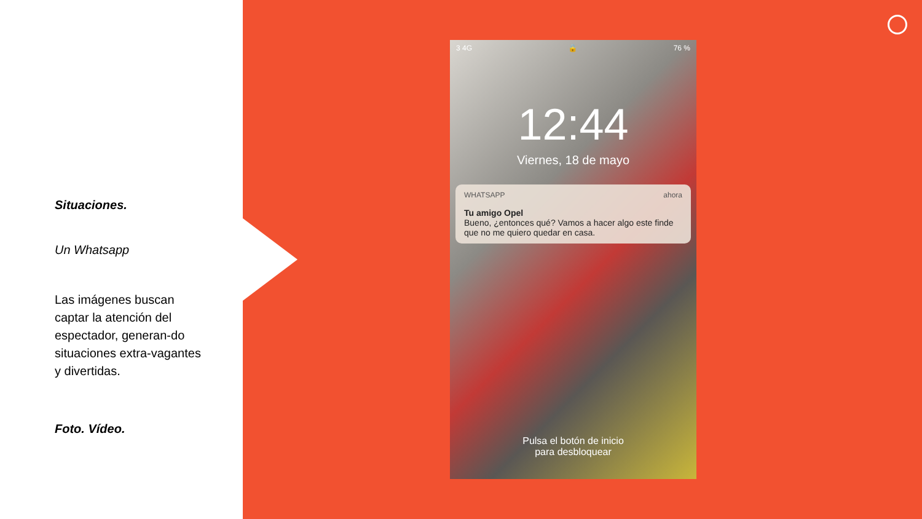Situaciones.
Un Whatsapp
Las imágenes buscan captar la atención del espectador, generan-do situaciones extra-vagantes y divertidas.
Foto. Vídeo.
3 4G 🔒 76 %
12:44
Viernes, 18 de mayo
WHATSAPP ahora
Tu amigo Opel
Bueno, ¿entonces qué? Vamos a hacer algo este finde que no me quiero quedar en casa.
Pulsa el botón de inicio
para desbloquear